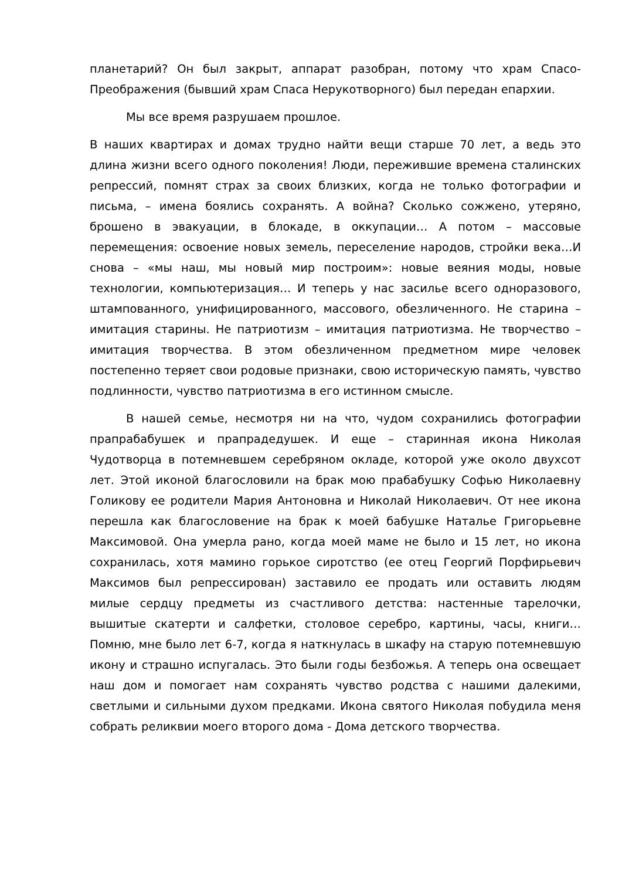планетарий? Он был закрыт, аппарат разобран, потому что храм Спасо-Преображения (бывший храм Спаса Нерукотворного) был передан епархии.
Мы все время разрушаем прошлое.
В наших квартирах и домах трудно найти вещи старше 70 лет, а ведь это длина жизни всего одного поколения! Люди, пережившие времена сталинских репрессий, помнят страх за своих близких, когда не только фотографии и письма, – имена боялись сохранять. А война? Сколько сожжено, утеряно, брошено в эвакуации, в блокаде, в оккупации… А потом – массовые перемещения: освоение новых земель, переселение народов, стройки века…И снова – «мы наш, мы новый мир построим»: новые веяния моды, новые технологии, компьютеризация… И теперь у нас засилье всего одноразового, штампованного, унифицированного, массового, обезличенного. Не старина – имитация старины. Не патриотизм – имитация патриотизма. Не творчество – имитация творчества. В этом обезличенном предметном мире человек постепенно теряет свои родовые признаки, свою историческую память, чувство подлинности, чувство патриотизма в его истинном смысле.
В нашей семье, несмотря ни на что, чудом сохранились фотографии прапрабабушек и прапрадедушек. И еще – старинная икона Николая Чудотворца в потемневшем серебряном окладе, которой уже около двухсот лет. Этой иконой благословили на брак мою прабабушку Софью Николаевну Голикову ее родители Мария Антоновна и Николай Николаевич. От нее икона перешла как благословение на брак к моей бабушке Наталье Григорьевне Максимовой. Она умерла рано, когда моей маме не было и 15 лет, но икона сохранилась, хотя мамино горькое сиротство (ее отец Георгий Порфирьевич Максимов был репрессирован) заставило ее продать или оставить людям милые сердцу предметы из счастливого детства: настенные тарелочки, вышитые скатерти и салфетки, столовое серебро, картины, часы, книги… Помню, мне было лет 6-7, когда я наткнулась в шкафу на старую потемневшую икону и страшно испугалась. Это были годы безбожья. А теперь она освещает наш дом и помогает нам сохранять чувство родства с нашими далекими, светлыми и сильными духом предками. Икона святого Николая побудила меня собрать реликвии моего второго дома - Дома детского творчества.